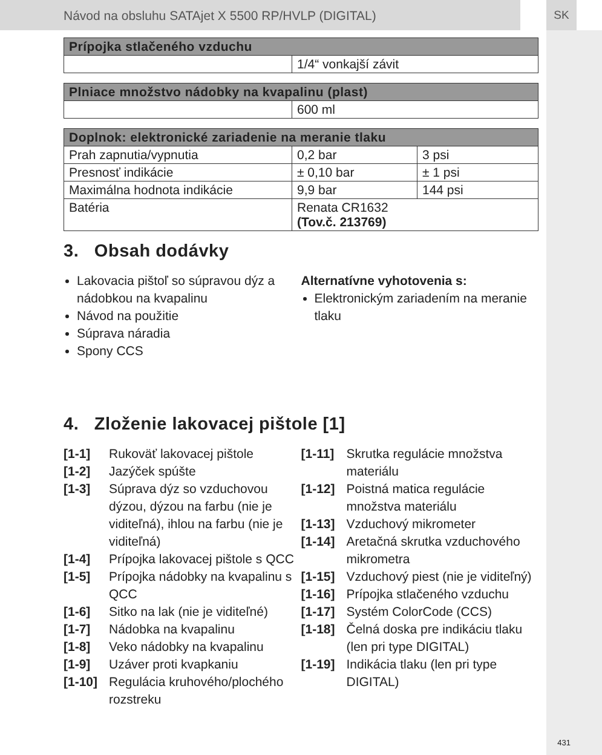Návod na obsluhu SATAjet X 5500 RP/HVLP (DIGITAL) SK
| Prípojka stlačeného vzduchu | |
| --- | --- |
| | 1/4“ vonkajší závit |
| Plniace množstvo nádobky na kvapalinu (plast) | |
| --- | --- |
| | 600 ml |
| Doplnok: elektronické zariadenie na meranie tlaku | | |
| --- | --- | --- |
| Prah zapnutia/vypnutia | 0,2 bar | 3 psi |
| Presnosť indikácie | ± 0,10 bar | ± 1 psi |
| Maximálna hodnota indikácie | 9,9 bar | 144 psi |
| Batéria | Renata CR1632 (Tov.č. 213769) | |
3. Obsah dodávky
Lakovacia pištoľ so súpravou dýz a nádobkou na kvapalinu
Návod na použitie
Súprava náradia
Spony CCS
Alternatívne vyhotovenia s:
Elektronickým zariadením na meranie tlaku
4. Zloženie lakovacej pištole [1]
[1-1] Rukoväť lakovacej pištole
[1-2] Jazýček spúšte
[1-3] Súprava dýz so vzduchovou dýzou, dýzou na farbu (nie je viditeľná), ihlou na farbu (nie je viditeľná)
[1-4] Prípojka lakovacej pištole s QCC
[1-5] Prípojka nádobky na kvapalinu s QCC
[1-6] Sitko na lak (nie je viditeľné)
[1-7] Nádobka na kvapalinu
[1-8] Veko nádobky na kvapalinu
[1-9] Uzáver proti kvapkaniu
[1-10] Regulácia kruhového/plochého rozstreku
[1-11] Skrutka regulácie množstva materiálu
[1-12] Poistná matica regulácie množstva materiálu
[1-13] Vzduchový mikrometer
[1-14] Aretačná skrutka vzduchového mikrometra
[1-15] Vzduchový piest (nie je viditeľný)
[1-16] Prípojka stlačeného vzduchu
[1-17] Systém ColorCode (CCS)
[1-18] Čelná doska pre indikáciu tlaku (len pri type DIGITAL)
[1-19] Indikácia tlaku (len pri type DIGITAL)
431